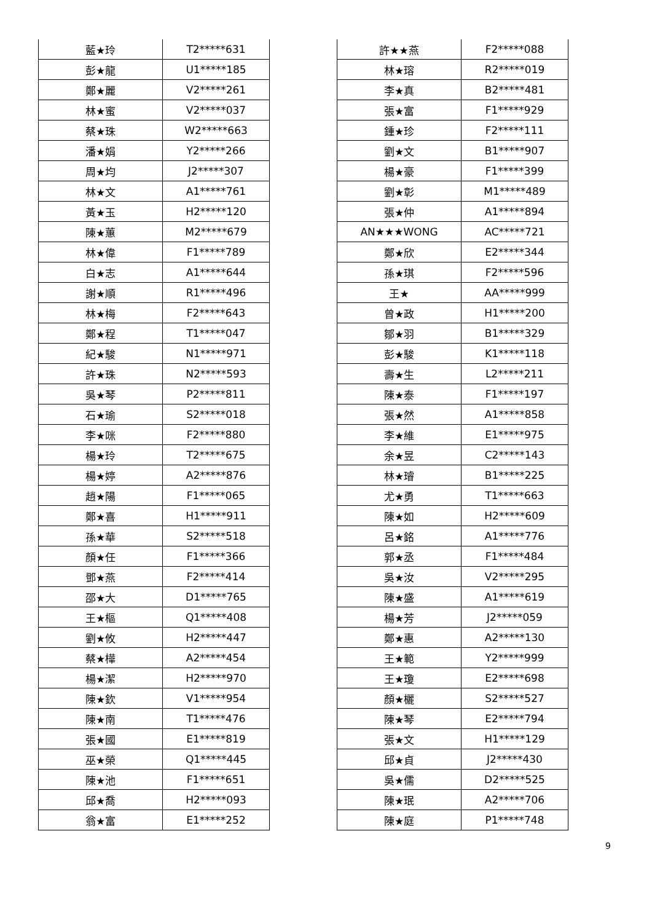| 藍★玲 | T2*****631 |
| 彭★龍 | U1*****185 |
| 鄭★麗 | V2*****261 |
| 林★蜜 | V2*****037 |
| 蔡★珠 | W2*****663 |
| 潘★娟 | Y2*****266 |
| 周★均 | J2*****307 |
| 林★文 | A1*****761 |
| 黃★玉 | H2*****120 |
| 陳★蕙 | M2*****679 |
| 林★偉 | F1*****789 |
| 白★志 | A1*****644 |
| 謝★順 | R1*****496 |
| 林★梅 | F2*****643 |
| 鄭★程 | T1*****047 |
| 紀★駿 | N1*****971 |
| 許★珠 | N2*****593 |
| 吳★琴 | P2*****811 |
| 石★瑜 | S2*****018 |
| 李★咪 | F2*****880 |
| 楊★玲 | T2*****675 |
| 楊★婷 | A2*****876 |
| 趙★陽 | F1*****065 |
| 鄭★喜 | H1*****911 |
| 孫★華 | S2*****518 |
| 顏★任 | F1*****366 |
| 鄧★燕 | F2*****414 |
| 邵★大 | D1*****765 |
| 王★樞 | Q1*****408 |
| 劉★攸 | H2*****447 |
| 蔡★樺 | A2*****454 |
| 楊★潔 | H2*****970 |
| 陳★欽 | V1*****954 |
| 陳★南 | T1*****476 |
| 張★國 | E1*****819 |
| 巫★榮 | Q1*****445 |
| 陳★池 | F1*****651 |
| 邱★喬 | H2*****093 |
| 翁★富 | E1*****252 |
| 許★★燕 | F2*****088 |
| 林★瑢 | R2*****019 |
| 李★真 | B2*****481 |
| 張★富 | F1*****929 |
| 鍾★珍 | F2*****111 |
| 劉★文 | B1*****907 |
| 楊★豪 | F1*****399 |
| 劉★彰 | M1*****489 |
| 張★仲 | A1*****894 |
| AN★★★WONG | AC*****721 |
| 鄭★欣 | E2*****344 |
| 孫★琪 | F2*****596 |
| 王★ | AA*****999 |
| 曾★政 | H1*****200 |
| 鄒★羽 | B1*****329 |
| 彭★駿 | K1*****118 |
| 壽★生 | L2*****211 |
| 陳★泰 | F1*****197 |
| 張★然 | A1*****858 |
| 李★維 | E1*****975 |
| 余★昱 | C2*****143 |
| 林★璿 | B1*****225 |
| 尤★勇 | T1*****663 |
| 陳★如 | H2*****609 |
| 呂★銘 | A1*****776 |
| 郭★丞 | F1*****484 |
| 吳★汝 | V2*****295 |
| 陳★盛 | A1*****619 |
| 楊★芳 | J2*****059 |
| 鄭★惠 | A2*****130 |
| 王★範 | Y2*****999 |
| 王★瓊 | E2*****698 |
| 顏★欐 | S2*****527 |
| 陳★琴 | E2*****794 |
| 張★文 | H1*****129 |
| 邱★貞 | J2*****430 |
| 吳★儒 | D2*****525 |
| 陳★珉 | A2*****706 |
| 陳★庭 | P1*****748 |
9